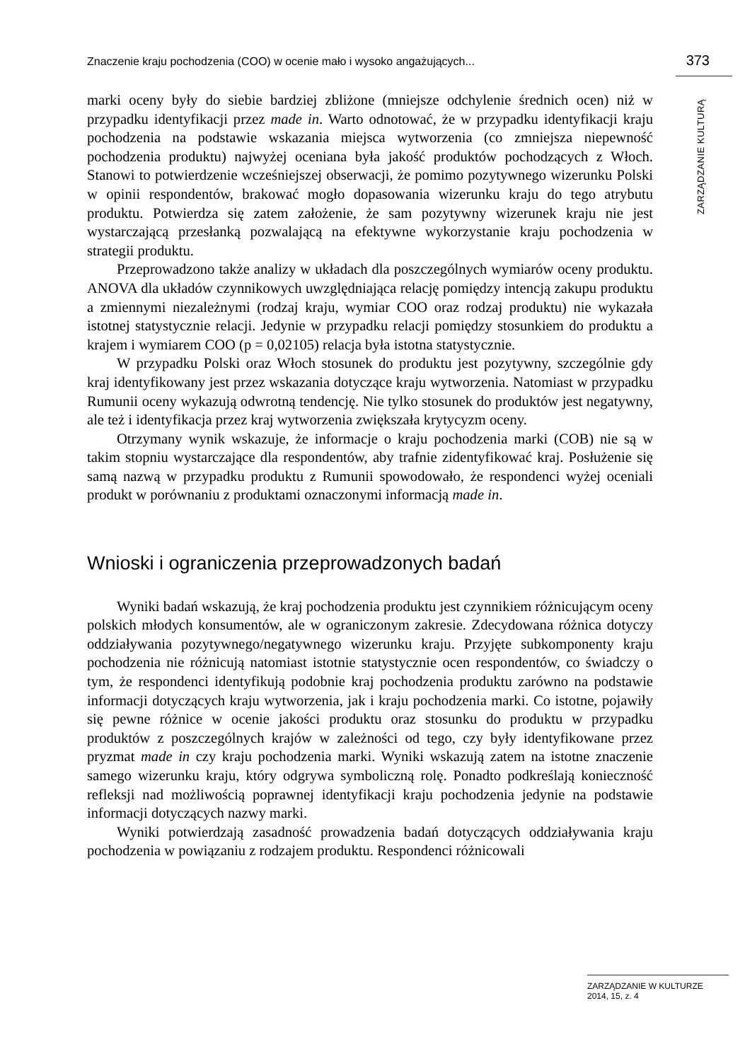Znaczenie kraju pochodzenia (COO) w ocenie mało i wysoko angażujących... 373
ZARZĄDZANIE KULTURĄ
marki oceny były do siebie bardziej zbliżone (mniejsze odchylenie średnich ocen) niż w przypadku identyfikacji przez made in. Warto odnotować, że w przypadku identyfikacji kraju pochodzenia na podstawie wskazania miejsca wytworzenia (co zmniejsza niepewność pochodzenia produktu) najwyżej oceniana była jakość produktów pochodzących z Włoch. Stanowi to potwierdzenie wcześniejszej obserwacji, że pomimo pozytywnego wizerunku Polski w opinii respondentów, brakować mogło dopasowania wizerunku kraju do tego atrybutu produktu. Potwierdza się zatem założenie, że sam pozytywny wizerunek kraju nie jest wystarczającą przesłanką pozwalającą na efektywne wykorzystanie kraju pochodzenia w strategii produktu.
Przeprowadzono także analizy w układach dla poszczególnych wymiarów oceny produktu. ANOVA dla układów czynnikowych uwzględniająca relację pomiędzy intencją zakupu produktu a zmiennymi niezależnymi (rodzaj kraju, wymiar COO oraz rodzaj produktu) nie wykazała istotnej statystycznie relacji. Jedynie w przypadku relacji pomiędzy stosunkiem do produktu a krajem i wymiarem COO (p = 0,02105) relacja była istotna statystycznie.
W przypadku Polski oraz Włoch stosunek do produktu jest pozytywny, szczególnie gdy kraj identyfikowany jest przez wskazania dotyczące kraju wytworzenia. Natomiast w przypadku Rumunii oceny wykazują odwrotną tendencję. Nie tylko stosunek do produktów jest negatywny, ale też i identyfikacja przez kraj wytworzenia zwiększała krytycyzm oceny.
Otrzymany wynik wskazuje, że informacje o kraju pochodzenia marki (COB) nie są w takim stopniu wystarczające dla respondentów, aby trafnie zidentyfikować kraj. Posłużenie się samą nazwą w przypadku produktu z Rumunii spowodowało, że respondenci wyżej oceniali produkt w porównaniu z produktami oznaczonymi informacją made in.
Wnioski i ograniczenia przeprowadzonych badań
Wyniki badań wskazują, że kraj pochodzenia produktu jest czynnikiem różnicującym oceny polskich młodych konsumentów, ale w ograniczonym zakresie. Zdecydowana różnica dotyczy oddziaływania pozytywnego/negatywnego wizerunku kraju. Przyjęte subkomponenty kraju pochodzenia nie różnicują natomiast istotnie statystycznie ocen respondentów, co świadczy o tym, że respondenci identyfikują podobnie kraj pochodzenia produktu zarówno na podstawie informacji dotyczących kraju wytworzenia, jak i kraju pochodzenia marki. Co istotne, pojawiły się pewne różnice w ocenie jakości produktu oraz stosunku do produktu w przypadku produktów z poszczególnych krajów w zależności od tego, czy były identyfikowane przez pryzmat made in czy kraju pochodzenia marki. Wyniki wskazują zatem na istotne znaczenie samego wizerunku kraju, który odgrywa symboliczną rolę. Ponadto podkreślają konieczność refleksji nad możliwością poprawnej identyfikacji kraju pochodzenia jedynie na podstawie informacji dotyczących nazwy marki.
Wyniki potwierdzają zasadność prowadzenia badań dotyczących oddziaływania kraju pochodzenia w powiązaniu z rodzajem produktu. Respondenci różnicowali
ZARZĄDZANIE W KULTURZE
2014, 15, z. 4